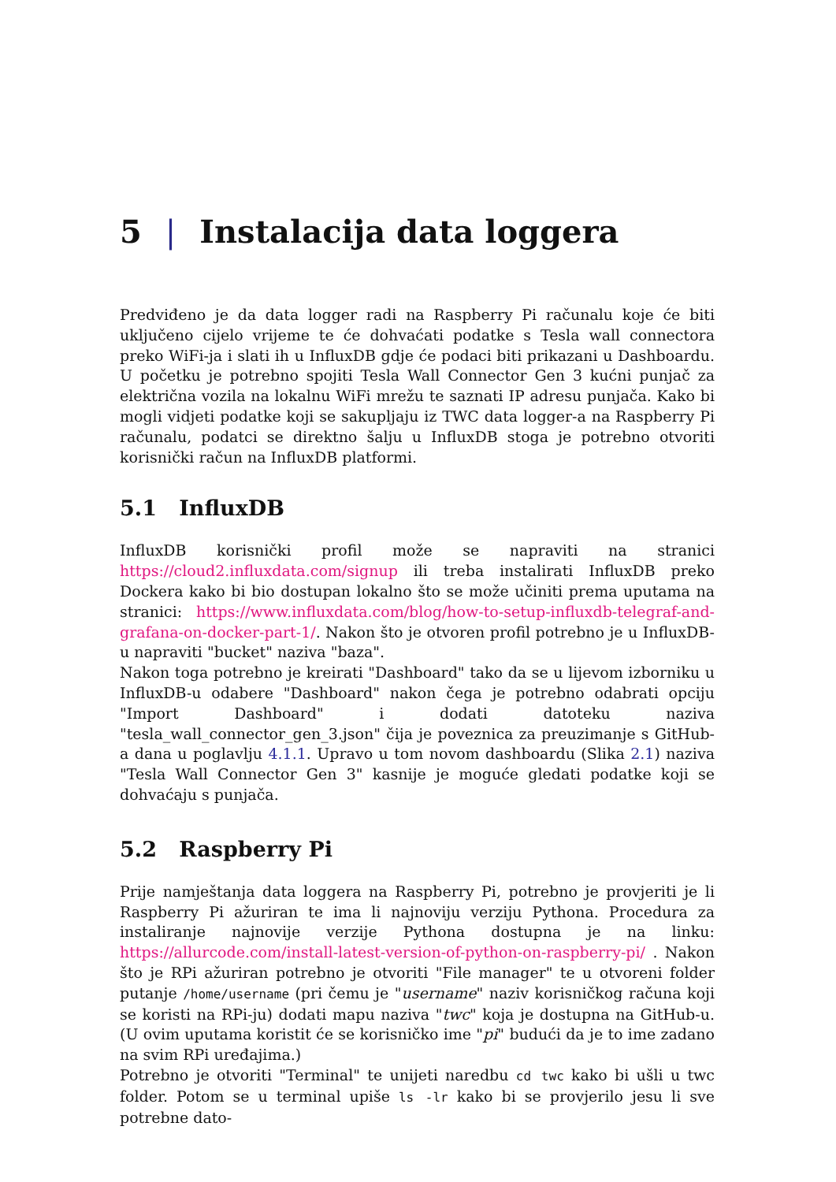5 | Instalacija data loggera
Predviđeno je da data logger radi na Raspberry Pi računalu koje će biti uključeno cijelo vrijeme te će dohvaćati podatke s Tesla wall connectora preko WiFi-ja i slati ih u InfluxDB gdje će podaci biti prikazani u Dashboardu. U početku je potrebno spojiti Tesla Wall Connector Gen 3 kućni punjač za električna vozila na lokalnu WiFi mrežu te saznati IP adresu punjača. Kako bi mogli vidjeti podatke koji se sakupljaju iz TWC data logger-a na Raspberry Pi računalu, podatci se direktno šalju u InfluxDB stoga je potrebno otvoriti korisnički račun na InfluxDB platformi.
5.1 InfluxDB
InfluxDB korisnički profil može se napraviti na stranici https://cloud2.influxdata.com/signup ili treba instalirati InfluxDB preko Dockera kako bi bio dostupan lokalno što se može učiniti prema uputama na stranici: https://www.influxdata.com/blog/how-to-setup-influxdb-telegraf-and-grafana-on-docker-part-1/. Nakon što je otvoren profil potrebno je u InfluxDB-u napraviti "bucket" naziva "baza".
Nakon toga potrebno je kreirati "Dashboard" tako da se u lijevom izborniku u InfluxDB-u odabere "Dashboard" nakon čega je potrebno odabrati opciju "Import Dashboard" i dodati datoteku naziva "tesla_wall_connector_gen_3.json" čija je poveznica za preuzimanje s GitHub-a dana u poglavlju 4.1.1. Upravo u tom novom dashboardu (Slika 2.1) naziva "Tesla Wall Connector Gen 3" kasnije je moguće gledati podatke koji se dohvaćaju s punjača.
5.2 Raspberry Pi
Prije namještanja data loggera na Raspberry Pi, potrebno je provjeriti je li Raspberry Pi ažuriran te ima li najnoviju verziju Pythona. Procedura za instaliranje najnovije verzije Pythona dostupna je na linku: https://allurcode.com/install-latest-version-of-python-on-raspberry-pi/ . Nakon što je RPi ažuriran potrebno je otvoriti "File manager" te u otvoreni folder putanje /home/username (pri čemu je "username" naziv korisničkog računa koji se koristi na RPi-ju) dodati mapu naziva "twc" koja je dostupna na GitHub-u. (U ovim uputama koristit će se korisničko ime "pi" budući da je to ime zadano na svim RPi uređajima.)
Potrebno je otvoriti "Terminal" te unijeti naredbu cd twc kako bi ušli u twc folder. Potom se u terminal upiše ls -lr kako bi se provjerilo jesu li sve potrebne dato-